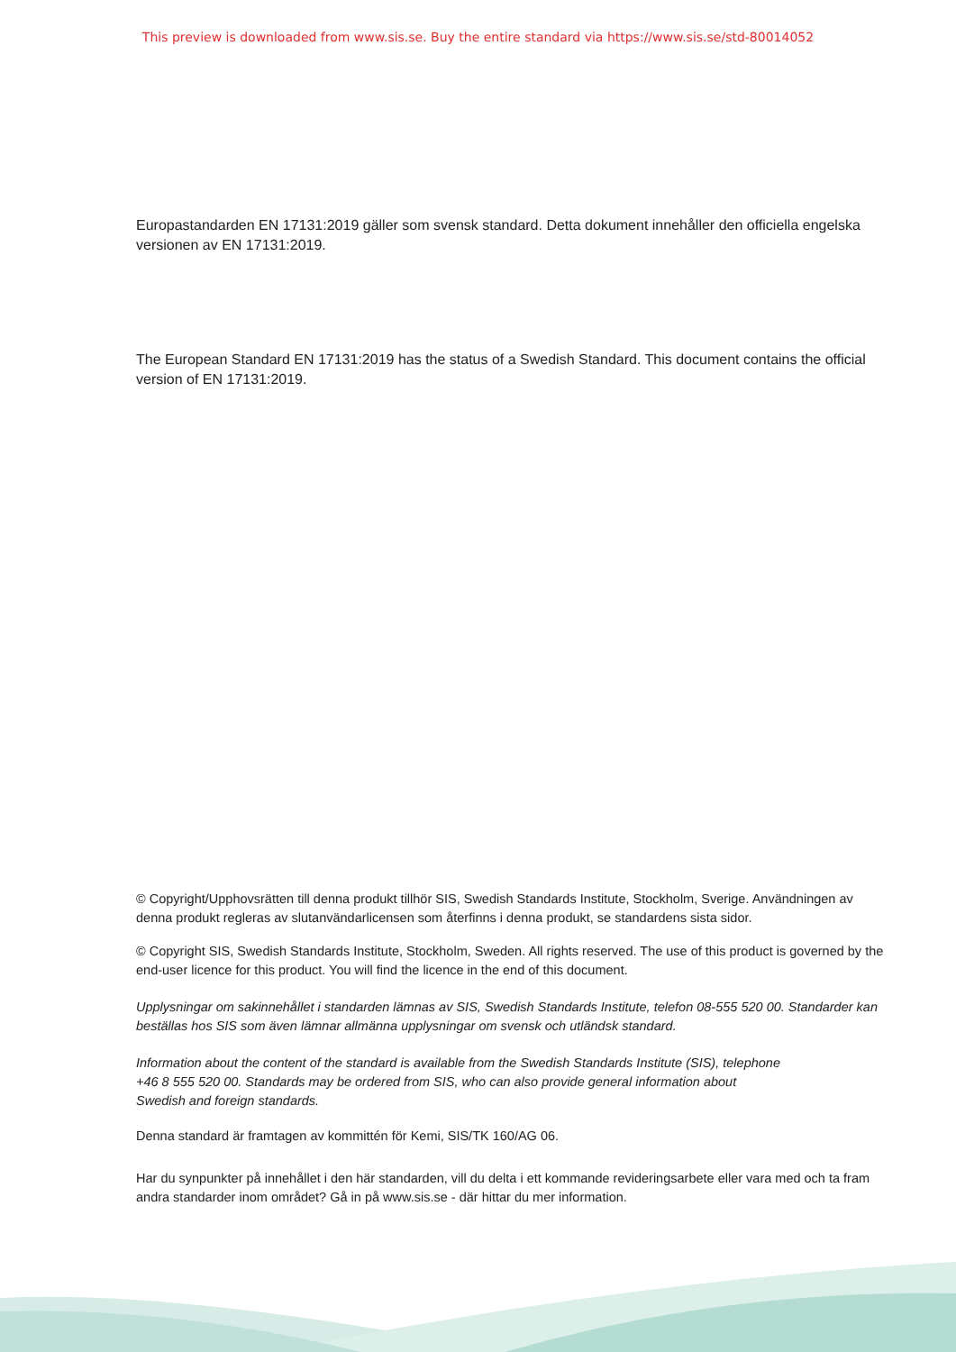This preview is downloaded from www.sis.se. Buy the entire standard via https://www.sis.se/std-80014052
Europastandarden EN 17131:2019 gäller som svensk standard. Detta dokument innehåller den officiella engelska versionen av EN 17131:2019.
The European Standard EN 17131:2019 has the status of a Swedish Standard. This document contains the official version of EN 17131:2019.
© Copyright/Upphovsrätten till denna produkt tillhör SIS, Swedish Standards Institute, Stockholm, Sverige. Användningen av denna produkt regleras av slutanvändarlicensen som återfinns i denna produkt, se standardens sista sidor.
© Copyright SIS, Swedish Standards Institute, Stockholm, Sweden. All rights reserved. The use of this product is governed by the end-user licence for this product. You will find the licence in the end of this document.
Upplysningar om sakinnehållet i standarden lämnas av SIS, Swedish Standards Institute, telefon 08-555 520 00. Standarder kan beställas hos SIS som även lämnar allmänna upplysningar om svensk och utländsk standard.
Information about the content of the standard is available from the Swedish Standards Institute (SIS), telephone +46 8 555 520 00. Standards may be ordered from SIS, who can also provide general information about Swedish and foreign standards.
Denna standard är framtagen av kommittén för Kemi, SIS/TK 160/AG 06.
Har du synpunkter på innehållet i den här standarden, vill du delta i ett kommande revideringsarbete eller vara med och ta fram andra standarder inom området? Gå in på www.sis.se - där hittar du mer information.